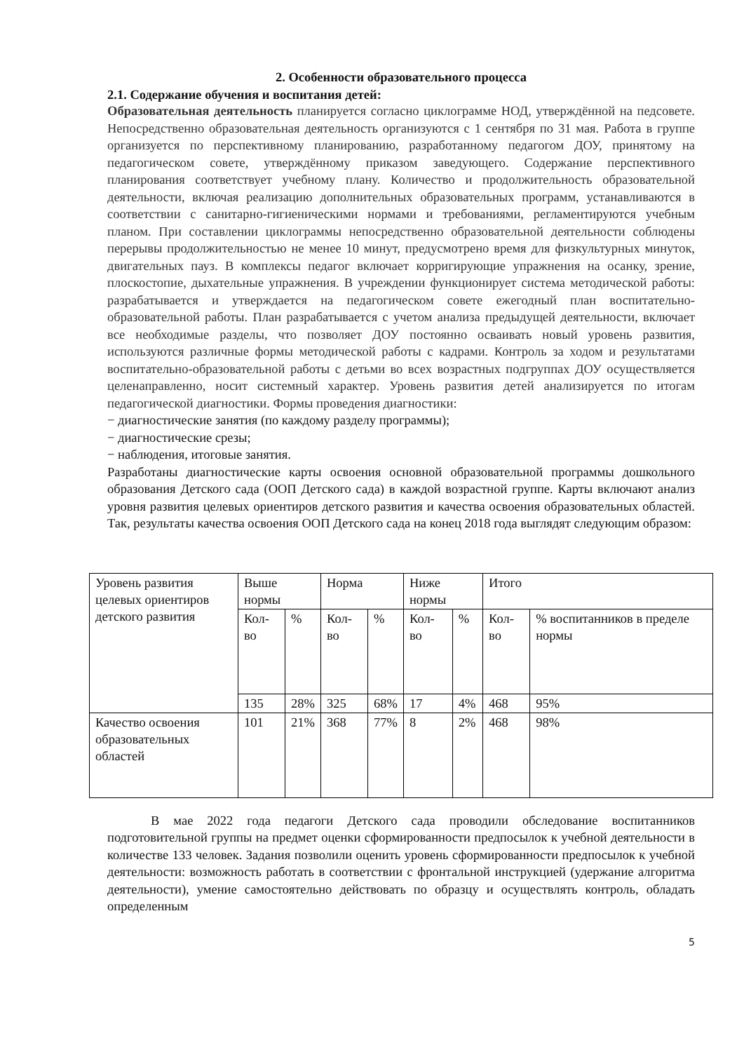2. Особенности образовательного процесса
2.1. Содержание обучения и воспитания детей:
Образовательная деятельность планируется согласно циклограмме НОД, утверждённой на педсовете. Непосредственно образовательная деятельность организуются с 1 сентября по 31 мая. Работа в группе организуется по перспективному планированию, разработанному педагогом ДОУ, принятому на педагогическом совете, утверждённому приказом заведующего. Содержание перспективного планирования соответствует учебному плану. Количество и продолжительность образовательной деятельности, включая реализацию дополнительных образовательных программ, устанавливаются в соответствии с санитарно-гигиеническими нормами и требованиями, регламентируются учебным планом. При составлении циклограммы непосредственно образовательной деятельности соблюдены перерывы продолжительностью не менее 10 минут, предусмотрено время для физкультурных минуток, двигательных пауз. В комплексы педагог включает корригирующие упражнения на осанку, зрение, плоскостопие, дыхательные упражнения. В учреждении функционирует система методической работы: разрабатывается и утверждается на педагогическом совете ежегодный план воспитательно-образовательной работы. План разрабатывается с учетом анализа предыдущей деятельности, включает все необходимые разделы, что позволяет ДОУ постоянно осваивать новый уровень развития, используются различные формы методической работы с кадрами. Контроль за ходом и результатами воспитательно-образовательной работы с детьми во всех возрастных подгруппах ДОУ осуществляется целенаправленно, носит системный характер. Уровень развития детей анализируется по итогам педагогической диагностики. Формы проведения диагностики:
− диагностические занятия (по каждому разделу программы);
− диагностические срезы;
− наблюдения, итоговые занятия.
Разработаны диагностические карты освоения основной образовательной программы дошкольного образования Детского сада (ООП Детского сада) в каждой возрастной группе. Карты включают анализ уровня развития целевых ориентиров детского развития и качества освоения образовательных областей. Так, результаты качества освоения ООП Детского сада на конец 2018 года выглядят следующим образом:
| Уровень развития целевых ориентиров детского развития | Выше нормы | | Норма | | Ниже нормы | | Итого | |
| | Кол-во | % | Кол-во | % | Кол-во | % | Кол-во | % воспитанников в пределе нормы |
| | 135 | 28% | 325 | 68% | 17 | 4% | 468 | 95% |
| Качество освоения образовательных областей | 101 | 21% | 368 | 77% | 8 | 2% | 468 | 98% |
В мае 2022 года педагоги Детского сада проводили обследование воспитанников подготовительной группы на предмет оценки сформированности предпосылок к учебной деятельности в количестве 133 человек. Задания позволили оценить уровень сформированности предпосылок к учебной деятельности: возможность работать в соответствии с фронтальной инструкцией (удержание алгоритма деятельности), умение самостоятельно действовать по образцу и осуществлять контроль, обладать определенным
5